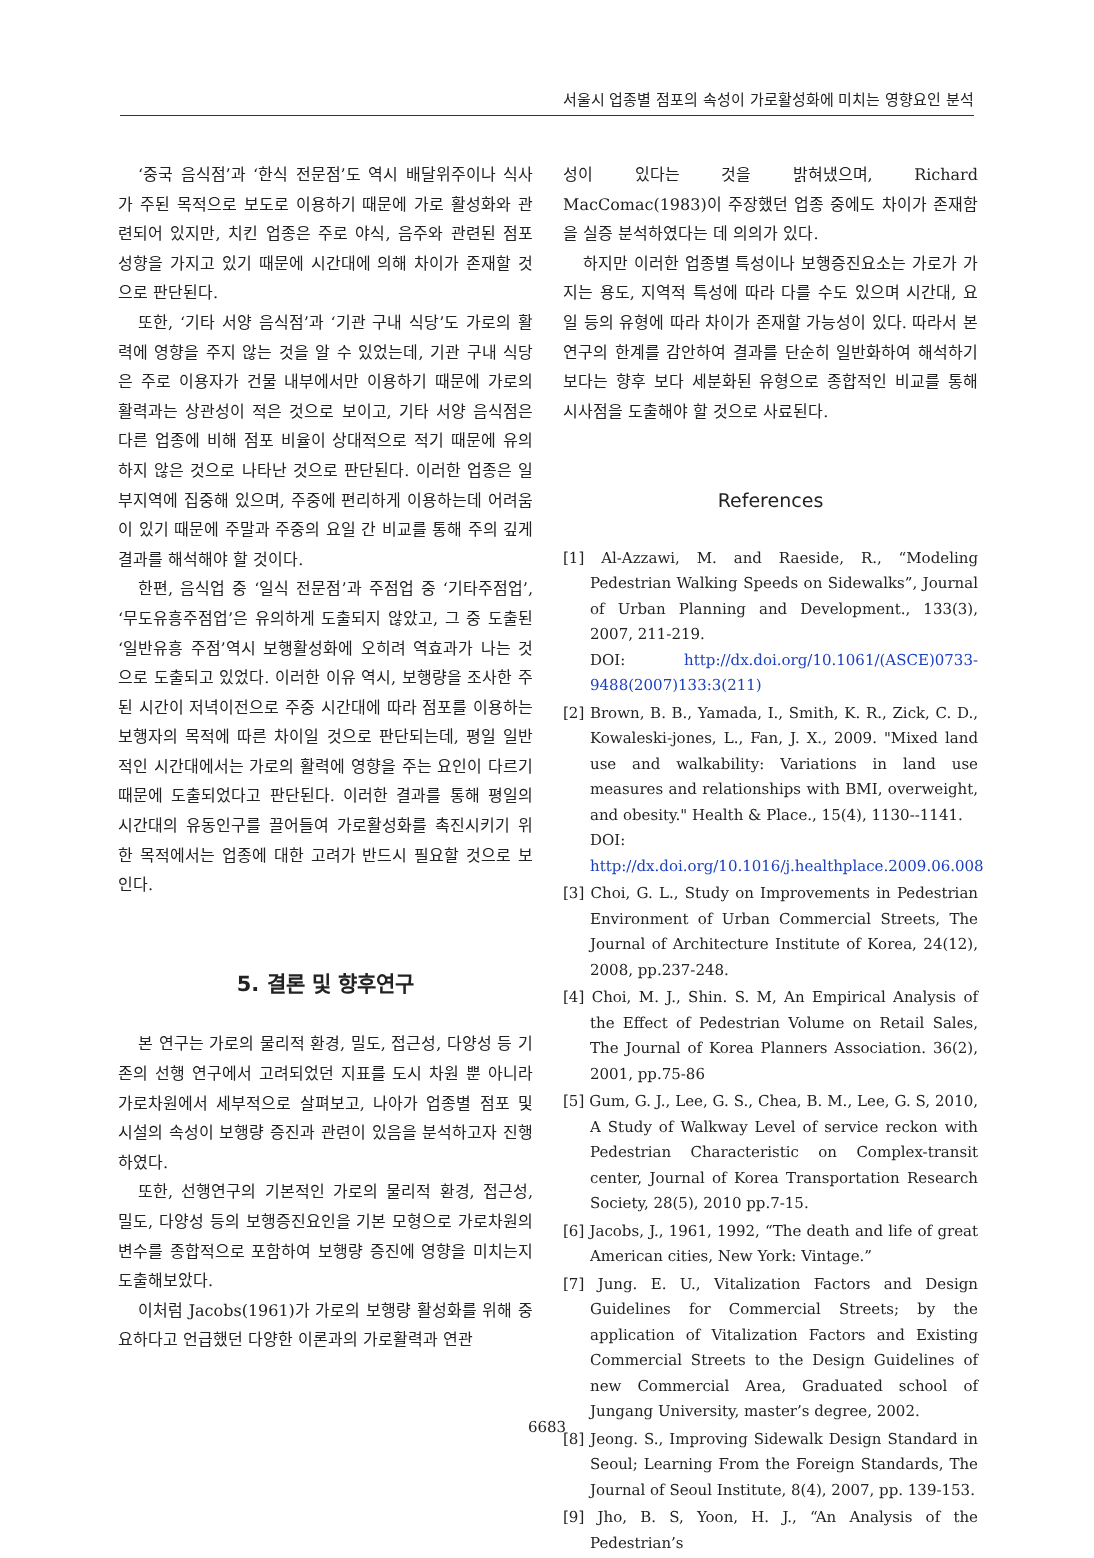서울시 업종별 점포의 속성이 가로활성화에 미치는 영향요인 분석
‘중국 음식점’과 ‘한식 전문점’도 역시 배달위주이나 식사가 주된 목적으로 보도로 이용하기 때문에 가로 활성화와 관련되어 있지만, 치킨 업종은 주로 야식, 음주와 관련된 점포 성향을 가지고 있기 때문에 시간대에 의해 차이가 존재할 것으로 판단된다.
또한, ‘기타 서양 음식점’과 ‘기관 구내 식당’도 가로의 활력에 영향을 주지 않는 것을 알 수 있었는데, 기관 구내 식당은 주로 이용자가 건물 내부에서만 이용하기 때문에 가로의 활력과는 상관성이 적은 것으로 보이고, 기타 서양 음식점은 다른 업종에 비해 점포 비율이 상대적으로 적기 때문에 유의하지 않은 것으로 나타난 것으로 판단된다. 이러한 업종은 일부지역에 집중해 있으며, 주중에 편리하게 이용하는데 어려움이 있기 때문에 주말과 주중의 요일 간 비교를 통해 주의 깊게 결과를 해석해야 할 것이다.
한편, 음식업 중 ‘일식 전문점’과 주점업 중 ‘기타주점업’, ‘무도유흥주점업’은 유의하게 도출되지 않았고, 그 중 도출된 ‘일반유흥 주점’역시 보행활성화에 오히려 역효과가 나는 것으로 도출되고 있었다. 이러한 이유 역시, 보행량을 조사한 주된 시간이 저녁이전으로 주중 시간대에 따라 점포를 이용하는 보행자의 목적에 따른 차이일 것으로 판단되는데, 평일 일반적인 시간대에서는 가로의 활력에 영향을 주는 요인이 다르기 때문에 도출되었다고 판단된다. 이러한 결과를 통해 평일의 시간대의 유동인구를 끌어들여 가로활성화를 촉진시키기 위한 목적에서는 업종에 대한 고려가 반드시 필요할 것으로 보인다.
5. 결론 및 향후연구
본 연구는 가로의 물리적 환경, 밀도, 접근성, 다양성 등 기존의 선행 연구에서 고려되었던 지표를 도시 차원 뿐 아니라 가로차원에서 세부적으로 살펴보고, 나아가 업종별 점포 및 시설의 속성이 보행량 증진과 관련이 있음을 분석하고자 진행하였다.
또한, 선행연구의 기본적인 가로의 물리적 환경, 접근성, 밀도, 다양성 등의 보행증진요인을 기본 모형으로 가로차원의 변수를 종합적으로 포함하여 보행량 증진에 영향을 미치는지 도출해보았다.
이처럼 Jacobs(1961)가 가로의 보행량 활성화를 위해 중요하다고 언급했던 다양한 이론과의 가로활력과 연관
성이 있다는 것을 밝혀냈으며, Richard MacComac(1983)이 주장했던 업종 중에도 차이가 존재함을 실증 분석하였다는 데 의의가 있다.
하지만 이러한 업종별 특성이나 보행증진요소는 가로가 가지는 용도, 지역적 특성에 따라 다를 수도 있으며 시간대, 요일 등의 유형에 따라 차이가 존재할 가능성이 있다. 따라서 본 연구의 한계를 감안하여 결과를 단순히 일반화하여 해석하기 보다는 향후 보다 세분화된 유형으로 종합적인 비교를 통해 시사점을 도출해야 할 것으로 사료된다.
References
[1] Al-Azzawi, M. and Raeside, R., “Modeling Pedestrian Walking Speeds on Sidewalks”, Journal of Urban Planning and Development., 133(3), 2007, 211-219.
DOI: http://dx.doi.org/10.1061/(ASCE)0733-9488(2007)133:3(211)
[2] Brown, B. B., Yamada, I., Smith, K. R., Zick, C. D., Kowaleski-jones, L., Fan, J. X., 2009. "Mixed land use and walkability: Variations in land use measures and relationships with BMI, overweight, and obesity." Health & Place., 15(4), 1130--1141.
DOI: http://dx.doi.org/10.1016/j.healthplace.2009.06.008
[3] Choi, G. L., Study on Improvements in Pedestrian Environment of Urban Commercial Streets, The Journal of Architecture Institute of Korea, 24(12), 2008, pp.237-248.
[4] Choi, M. J., Shin. S. M, An Empirical Analysis of the Effect of Pedestrian Volume on Retail Sales, The Journal of Korea Planners Association. 36(2), 2001, pp.75-86
[5] Gum, G. J., Lee, G. S., Chea, B. M., Lee, G. S, 2010, A Study of Walkway Level of service reckon with Pedestrian Characteristic on Complex-transit center, Journal of Korea Transportation Research Society, 28(5), 2010 pp.7-15.
[6] Jacobs, J., 1961, 1992, “The death and life of great American cities, New York: Vintage.”
[7] Jung. E. U., Vitalization Factors and Design Guidelines for Commercial Streets; by the application of Vitalization Factors and Existing Commercial Streets to the Design Guidelines of new Commercial Area, Graduated school of Jungang University, master’s degree, 2002.
[8] Jeong. S., Improving Sidewalk Design Standard in Seoul; Learning From the Foreign Standards, The Journal of Seoul Institute, 8(4), 2007, pp. 139-153.
[9] Jho, B. S, Yoon, H. J., “An Analysis of the Pedestrian’s
6683